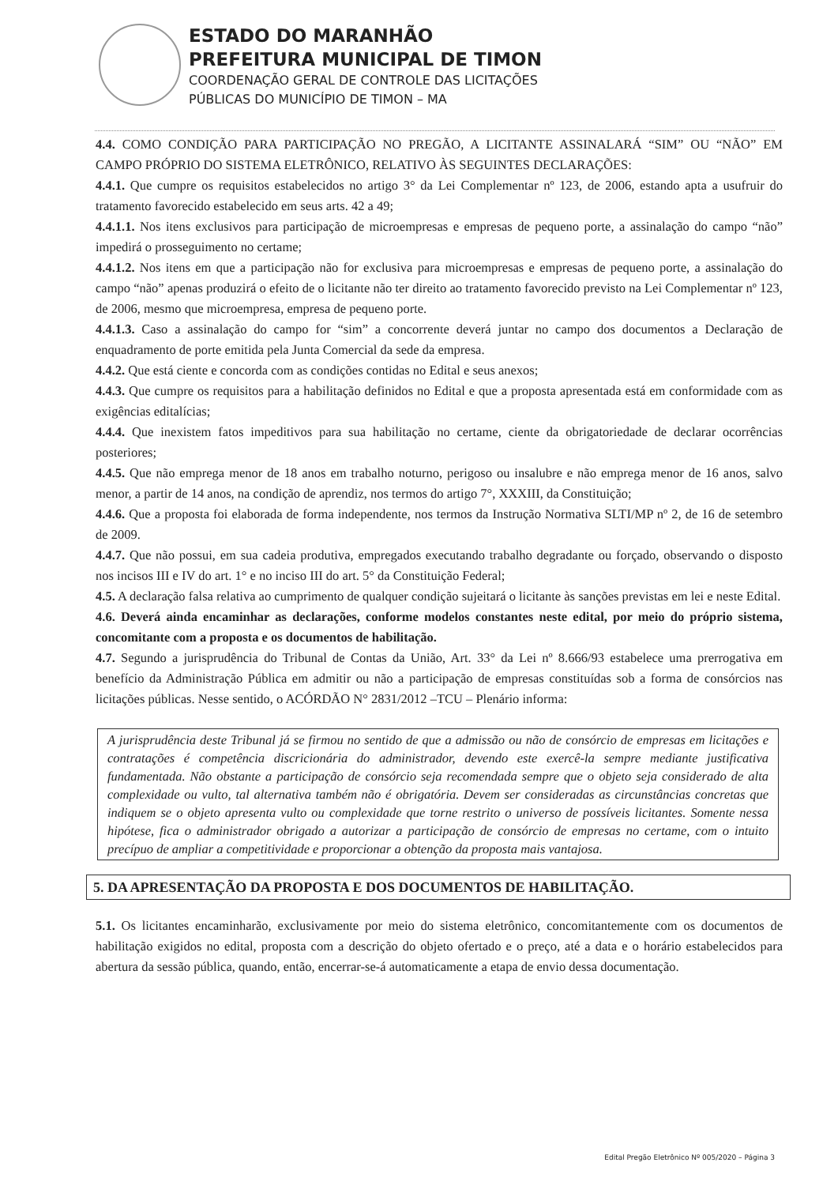ESTADO DO MARANHÃO
PREFEITURA MUNICIPAL DE TIMON
COORDENAÇÃO GERAL DE CONTROLE DAS LICITAÇÕES
PÚBLICAS DO MUNICÍPIO DE TIMON – MA
4.4. COMO CONDIÇÃO PARA PARTICIPAÇÃO NO PREGÃO, A LICITANTE ASSINALARÁ “SIM” OU “NÃO” EM CAMPO PRÓPRIO DO SISTEMA ELETRÔNICO, RELATIVO ÀS SEGUINTES DECLARAÇÕES:
4.4.1. Que cumpre os requisitos estabelecidos no artigo 3° da Lei Complementar nº 123, de 2006, estando apta a usufruir do tratamento favorecido estabelecido em seus arts. 42 a 49;
4.4.1.1. Nos itens exclusivos para participação de microempresas e empresas de pequeno porte, a assinalação do campo “não” impedirá o prosseguimento no certame;
4.4.1.2. Nos itens em que a participação não for exclusiva para microempresas e empresas de pequeno porte, a assinalação do campo “não” apenas produzirá o efeito de o licitante não ter direito ao tratamento favorecido previsto na Lei Complementar nº 123, de 2006, mesmo que microempresa, empresa de pequeno porte.
4.4.1.3. Caso a assinalação do campo for “sim” a concorrente deverá juntar no campo dos documentos a Declaração de enquadramento de porte emitida pela Junta Comercial da sede da empresa.
4.4.2. Que está ciente e concorda com as condições contidas no Edital e seus anexos;
4.4.3. Que cumpre os requisitos para a habilitação definidos no Edital e que a proposta apresentada está em conformidade com as exigências editalícias;
4.4.4. Que inexistem fatos impeditivos para sua habilitação no certame, ciente da obrigatoriedade de declarar ocorrências posteriores;
4.4.5. Que não emprega menor de 18 anos em trabalho noturno, perigoso ou insalubre e não emprega menor de 16 anos, salvo menor, a partir de 14 anos, na condição de aprendiz, nos termos do artigo 7°, XXXIII, da Constituição;
4.4.6. Que a proposta foi elaborada de forma independente, nos termos da Instrução Normativa SLTI/MP nº 2, de 16 de setembro de 2009.
4.4.7. Que não possui, em sua cadeia produtiva, empregados executando trabalho degradante ou forçado, observando o disposto nos incisos III e IV do art. 1° e no inciso III do art. 5° da Constituição Federal;
4.5. A declaração falsa relativa ao cumprimento de qualquer condição sujeitará o licitante às sanções previstas em lei e neste Edital.
4.6. Deverá ainda encaminhar as declarações, conforme modelos constantes neste edital, por meio do próprio sistema, concomitante com a proposta e os documentos de habilitação.
4.7. Segundo a jurisprudência do Tribunal de Contas da União, Art. 33° da Lei nº 8.666/93 estabelece uma prerrogativa em benefício da Administração Pública em admitir ou não a participação de empresas constituídas sob a forma de consórcios nas licitações públicas. Nesse sentido, o ACÓRDÃO N° 2831/2012 –TCU – Plenário informa:
A jurisprudência deste Tribunal já se firmou no sentido de que a admissão ou não de consórcio de empresas em licitações e contratações é competência discricionária do administrador, devendo este exercê-la sempre mediante justificativa fundamentada. Não obstante a participação de consórcio seja recomendada sempre que o objeto seja considerado de alta complexidade ou vulto, tal alternativa também não é obrigatória. Devem ser consideradas as circunstâncias concretas que indiquem se o objeto apresenta vulto ou complexidade que torne restrito o universo de possíveis licitantes. Somente nessa hipótese, fica o administrador obrigado a autorizar a participação de consórcio de empresas no certame, com o intuito precípuo de ampliar a competitividade e proporcionar a obtenção da proposta mais vantajosa.
5. DA APRESENTAÇÃO DA PROPOSTA E DOS DOCUMENTOS DE HABILITAÇÃO.
5.1. Os licitantes encaminharão, exclusivamente por meio do sistema eletrônico, concomitantemente com os documentos de habilitação exigidos no edital, proposta com a descrição do objeto ofertado e o preço, até a data e o horário estabelecidos para abertura da sessão pública, quando, então, encerrar-se-á automaticamente a etapa de envio dessa documentação.
Edital Pregão Eletrônico Nº 005/2020 – Página 3